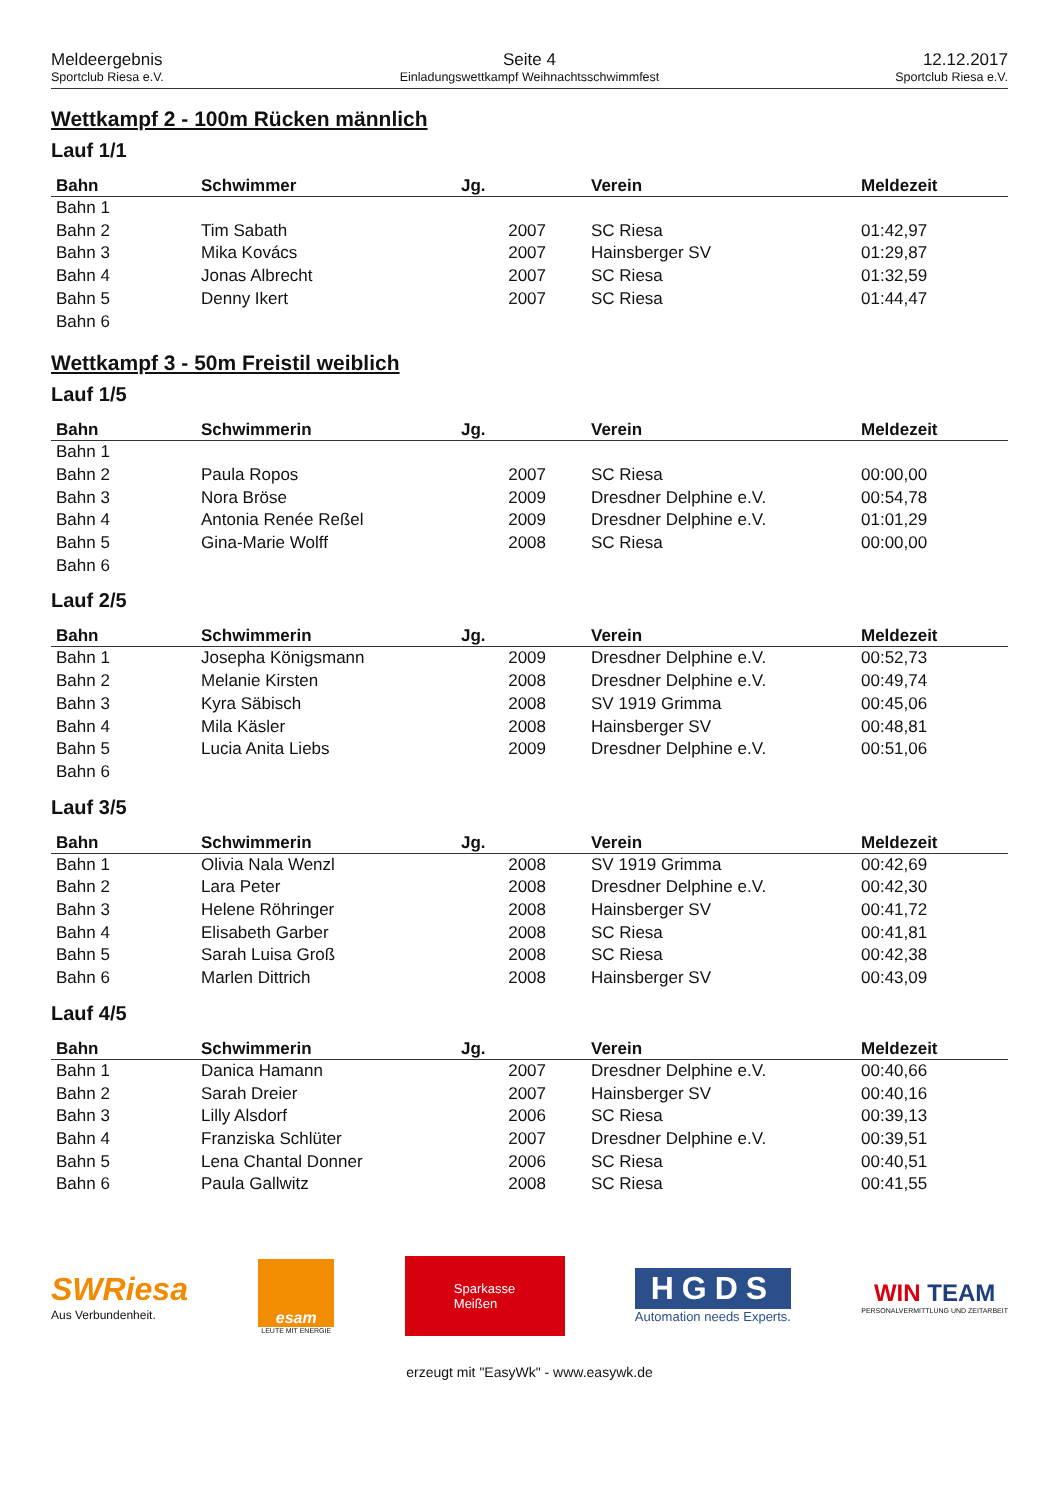Meldeergebnis
Sportclub Riesa e.V.
Seite 4
Einladungswettkampf Weihnachtsschwimmfest
12.12.2017
Sportclub Riesa e.V.
Wettkampf 2 - 100m Rücken männlich
Lauf 1/1
| Bahn | Schwimmer | Jg. | Verein | Meldezeit |
| --- | --- | --- | --- | --- |
| Bahn 1 | | | | |
| Bahn 2 | Tim Sabath | 2007 | SC Riesa | 01:42,97 |
| Bahn 3 | Mika Kovács | 2007 | Hainsberger SV | 01:29,87 |
| Bahn 4 | Jonas Albrecht | 2007 | SC Riesa | 01:32,59 |
| Bahn 5 | Denny Ikert | 2007 | SC Riesa | 01:44,47 |
| Bahn 6 | | | | |
Wettkampf 3 - 50m Freistil weiblich
Lauf 1/5
| Bahn | Schwimmerin | Jg. | Verein | Meldezeit |
| --- | --- | --- | --- | --- |
| Bahn 1 | | | | |
| Bahn 2 | Paula Ropos | 2007 | SC Riesa | 00:00,00 |
| Bahn 3 | Nora Bröse | 2009 | Dresdner Delphine e.V. | 00:54,78 |
| Bahn 4 | Antonia Renée Reßel | 2009 | Dresdner Delphine e.V. | 01:01,29 |
| Bahn 5 | Gina-Marie Wolff | 2008 | SC Riesa | 00:00,00 |
| Bahn 6 | | | | |
Lauf 2/5
| Bahn | Schwimmerin | Jg. | Verein | Meldezeit |
| --- | --- | --- | --- | --- |
| Bahn 1 | Josepha Königsmann | 2009 | Dresdner Delphine e.V. | 00:52,73 |
| Bahn 2 | Melanie Kirsten | 2008 | Dresdner Delphine e.V. | 00:49,74 |
| Bahn 3 | Kyra Säbisch | 2008 | SV 1919 Grimma | 00:45,06 |
| Bahn 4 | Mila Käsler | 2008 | Hainsberger SV | 00:48,81 |
| Bahn 5 | Lucia Anita Liebs | 2009 | Dresdner Delphine e.V. | 00:51,06 |
| Bahn 6 | | | | |
Lauf 3/5
| Bahn | Schwimmerin | Jg. | Verein | Meldezeit |
| --- | --- | --- | --- | --- |
| Bahn 1 | Olivia Nala Wenzl | 2008 | SV 1919 Grimma | 00:42,69 |
| Bahn 2 | Lara Peter | 2008 | Dresdner Delphine e.V. | 00:42,30 |
| Bahn 3 | Helene Röhringer | 2008 | Hainsberger SV | 00:41,72 |
| Bahn 4 | Elisabeth Garber | 2008 | SC Riesa | 00:41,81 |
| Bahn 5 | Sarah Luisa Groß | 2008 | SC Riesa | 00:42,38 |
| Bahn 6 | Marlen Dittrich | 2008 | Hainsberger SV | 00:43,09 |
Lauf 4/5
| Bahn | Schwimmerin | Jg. | Verein | Meldezeit |
| --- | --- | --- | --- | --- |
| Bahn 1 | Danica Hamann | 2007 | Dresdner Delphine e.V. | 00:40,66 |
| Bahn 2 | Sarah Dreier | 2007 | Hainsberger SV | 00:40,16 |
| Bahn 3 | Lilly Alsdorf | 2006 | SC Riesa | 00:39,13 |
| Bahn 4 | Franziska Schlüter | 2007 | Dresdner Delphine e.V. | 00:39,51 |
| Bahn 5 | Lena Chantal Donner | 2006 | SC Riesa | 00:40,51 |
| Bahn 6 | Paula Gallwitz | 2008 | SC Riesa | 00:41,55 |
SWRiesa
Aus Verbundenheit.
esam
LEUTE MIT ENERGIE
Sparkasse
Meißen
HGDS
Automation needs Experts.
WIN TEAM
PERSONALVERMITTLUNG UND ZEITARBEIT
erzeugt mit "EasyWk" - www.easywk.de